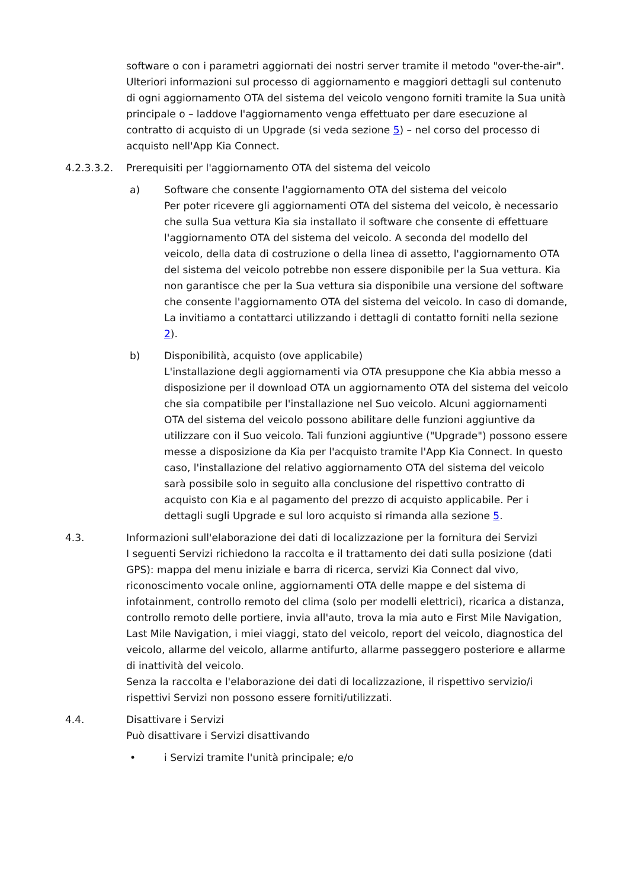software o con i parametri aggiornati dei nostri server tramite il metodo "over-the-air".
Ulteriori informazioni sul processo di aggiornamento e maggiori dettagli sul contenuto di ogni aggiornamento OTA del sistema del veicolo vengono forniti tramite la Sua unità principale o – laddove l'aggiornamento venga effettuato per dare esecuzione al contratto di acquisto di un Upgrade (si veda sezione 5) – nel corso del processo di acquisto nell'App Kia Connect.
4.2.3.3.2. Prerequisiti per l'aggiornamento OTA del sistema del veicolo
a) Software che consente l'aggiornamento OTA del sistema del veicolo
Per poter ricevere gli aggiornamenti OTA del sistema del veicolo, è necessario che sulla Sua vettura Kia sia installato il software che consente di effettuare l'aggiornamento OTA del sistema del veicolo. A seconda del modello del veicolo, della data di costruzione o della linea di assetto, l'aggiornamento OTA del sistema del veicolo potrebbe non essere disponibile per la Sua vettura. Kia non garantisce che per la Sua vettura sia disponibile una versione del software che consente l'aggiornamento OTA del sistema del veicolo. In caso di domande, La invitiamo a contattarci utilizzando i dettagli di contatto forniti nella sezione 2).
b) Disponibilità, acquisto (ove applicabile)
L'installazione degli aggiornamenti via OTA presuppone che Kia abbia messo a disposizione per il download OTA un aggiornamento OTA del sistema del veicolo che sia compatibile per l'installazione nel Suo veicolo. Alcuni aggiornamenti OTA del sistema del veicolo possono abilitare delle funzioni aggiuntive da utilizzare con il Suo veicolo. Tali funzioni aggiuntive ("Upgrade") possono essere messe a disposizione da Kia per l'acquisto tramite l'App Kia Connect. In questo caso, l'installazione del relativo aggiornamento OTA del sistema del veicolo sarà possibile solo in seguito alla conclusione del rispettivo contratto di acquisto con Kia e al pagamento del prezzo di acquisto applicabile. Per i dettagli sugli Upgrade e sul loro acquisto si rimanda alla sezione 5.
4.3. Informazioni sull'elaborazione dei dati di localizzazione per la fornitura dei Servizi
I seguenti Servizi richiedono la raccolta e il trattamento dei dati sulla posizione (dati GPS): mappa del menu iniziale e barra di ricerca, servizi Kia Connect dal vivo, riconoscimento vocale online, aggiornamenti OTA delle mappe e del sistema di infotainment, controllo remoto del clima (solo per modelli elettrici), ricarica a distanza, controllo remoto delle portiere, invia all'auto, trova la mia auto e First Mile Navigation, Last Mile Navigation, i miei viaggi, stato del veicolo, report del veicolo, diagnostica del veicolo, allarme del veicolo, allarme antifurto, allarme passeggero posteriore e allarme di inattività del veicolo.
Senza la raccolta e l'elaborazione dei dati di localizzazione, il rispettivo servizio/i rispettivi Servizi non possono essere forniti/utilizzati.
4.4. Disattivare i Servizi
Può disattivare i Servizi disattivando
• i Servizi tramite l'unità principale; e/o